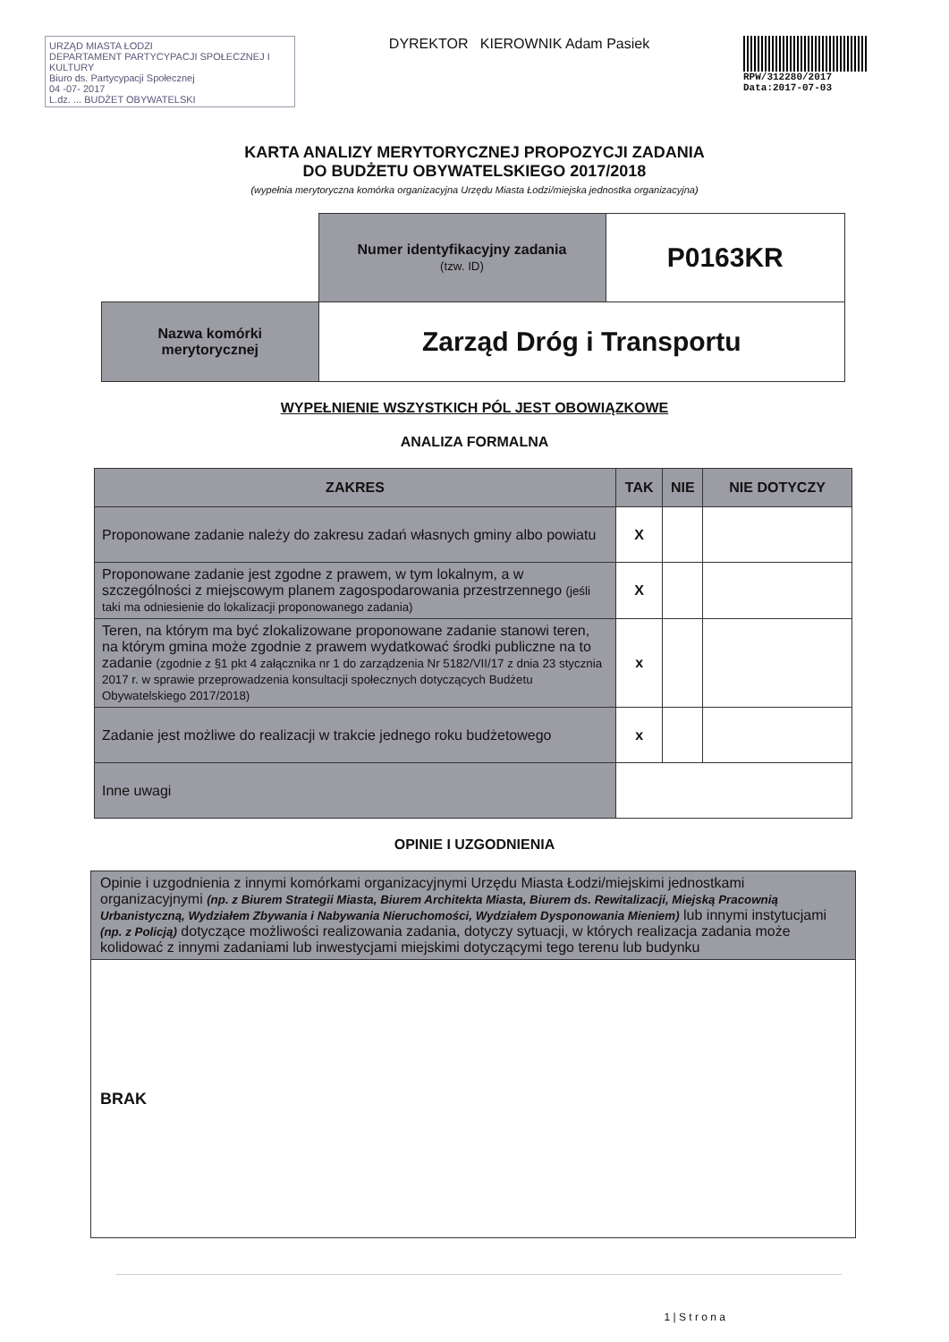URZĄD MIASTA ŁODZI
DEPARTAMENT PARTYCYPACJI SPOŁECZNEJ I KULTURY
Biuro ds. Partycypacji Społecznej
04 -07- 2017
L.dz. ... BUDŻET OBYWATELSKI
DYREKTOR KIEROWNIK Adam Pasiek
RPW/312280/2017
Data:2017-07-03
KARTA ANALIZY MERYTORYCZNEJ PROPOZYCJI ZADANIA
DO BUDŻETU OBYWATELSKIEGO 2017/2018
(wypełnia merytoryczna komórka organizacyjna Urzędu Miasta Łodzi/miejska jednostka organizacyjna)
| | Numer identyfikacyjny zadania (tzw. ID) | P0163KR |
| Nazwa komórki merytorycznej | Zarząd Dróg i Transportu | |
WYPEŁNIENIE WSZYSTKICH PÓL JEST OBOWIĄZKOWE
ANALIZA FORMALNA
| ZAKRES | TAK | NIE | NIE DOTYCZY |
| --- | --- | --- | --- |
| Proponowane zadanie należy do zakresu zadań własnych gminy albo powiatu | X | | |
| Proponowane zadanie jest zgodne z prawem, w tym lokalnym, a w szczególności z miejscowym planem zagospodarowania przestrzennego (jeśli taki ma odniesienie do lokalizacji proponowanego zadania) | X | | |
| Teren, na którym ma być zlokalizowane proponowane zadanie stanowi teren, na którym gmina może zgodnie z prawem wydatkować środki publiczne na to zadanie (zgodnie z §1 pkt 4 załącznika nr 1 do zarządzenia Nr 5182/VII/17 z dnia 23 stycznia 2017 r. w sprawie przeprowadzenia konsultacji społecznych dotyczących Budżetu Obywatelskiego 2017/2018) | x | | |
| Zadanie jest możliwe do realizacji w trakcie jednego roku budżetowego | x | | |
| Inne uwagi | | | |
OPINIE I UZGODNIENIA
| Opinie i uzgodnienia z innymi komórkami organizacyjnymi Urzędu Miasta Łodzi/miejskimi jednostkami organizacyjnymi (np. z Biurem Strategii Miasta, Biurem Architekta Miasta, Biurem ds. Rewitalizacji, Miejską Pracownią Urbanistyczną, Wydziałem Zbywania i Nabywania Nieruchomości, Wydziałem Dysponowania Mieniem) lub innymi instytucjami (np. z Policją) dotyczące możliwości realizowania zadania, dotyczy sytuacji, w których realizacja zadania może kolidować z innymi zadaniami lub inwestycjami miejskimi dotyczącymi tego terenu lub budynku |
| BRAK |
1 | S t r o n a